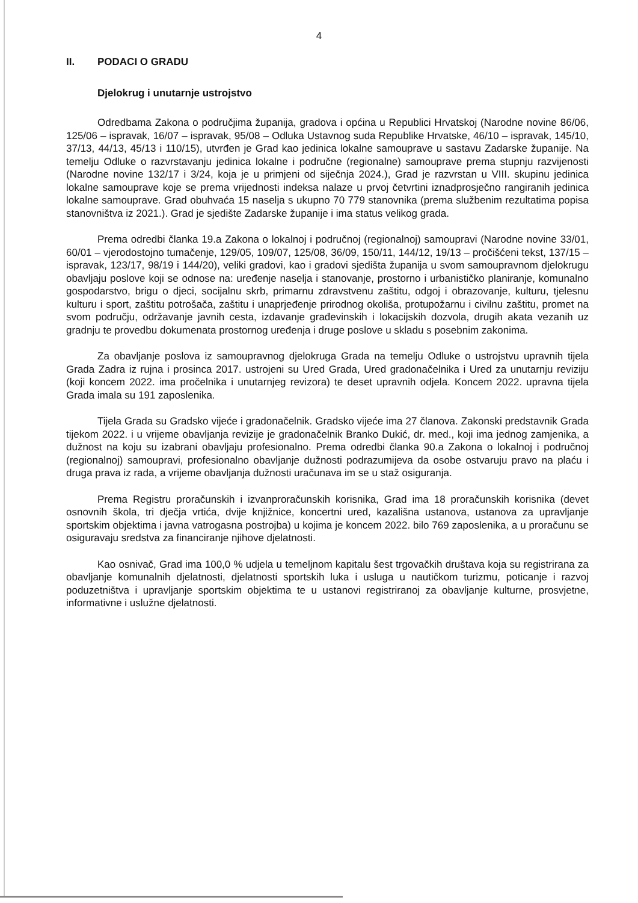4
II. PODACI O GRADU
Djelokrug i unutarnje ustrojstvo
Odredbama Zakona o područjima županija, gradova i općina u Republici Hrvatskoj (Narodne novine 86/06, 125/06 – ispravak, 16/07 – ispravak, 95/08 – Odluka Ustavnog suda Republike Hrvatske, 46/10 – ispravak, 145/10, 37/13, 44/13, 45/13 i 110/15), utvrđen je Grad kao jedinica lokalne samouprave u sastavu Zadarske županije. Na temelju Odluke o razvrstavanju jedinica lokalne i područne (regionalne) samouprave prema stupnju razvijenosti (Narodne novine 132/17 i 3/24, koja je u primjeni od siječnja 2024.), Grad je razvrstan u VIII. skupinu jedinica lokalne samouprave koje se prema vrijednosti indeksa nalaze u prvoj četvrtini iznadprosječno rangiranih jedinica lokalne samouprave. Grad obuhvaća 15 naselja s ukupno 70 779 stanovnika (prema službenim rezultatima popisa stanovništva iz 2021.). Grad je sjedište Zadarske županije i ima status velikog grada.
Prema odredbi članka 19.a Zakona o lokalnoj i područnoj (regionalnoj) samoupravi (Narodne novine 33/01, 60/01 – vjerodostojno tumačenje, 129/05, 109/07, 125/08, 36/09, 150/11, 144/12, 19/13 – pročišćeni tekst, 137/15 – ispravak, 123/17, 98/19 i 144/20), veliki gradovi, kao i gradovi sjedišta županija u svom samoupravnom djelokrugu obavljaju poslove koji se odnose na: uređenje naselja i stanovanje, prostorno i urbanističko planiranje, komunalno gospodarstvo, brigu o djeci, socijalnu skrb, primarnu zdravstvenu zaštitu, odgoj i obrazovanje, kulturu, tjelesnu kulturu i sport, zaštitu potrošača, zaštitu i unaprjeđenje prirodnog okoliša, protupožarnu i civilnu zaštitu, promet na svom području, održavanje javnih cesta, izdavanje građevinskih i lokacijskih dozvola, drugih akata vezanih uz gradnju te provedbu dokumenata prostornog uređenja i druge poslove u skladu s posebnim zakonima.
Za obavljanje poslova iz samoupravnog djelokruga Grada na temelju Odluke o ustrojstvu upravnih tijela Grada Zadra iz rujna i prosinca 2017. ustrojeni su Ured Grada, Ured gradonačelnika i Ured za unutarnju reviziju (koji koncem 2022. ima pročelnika i unutarnjeg revizora) te deset upravnih odjela. Koncem 2022. upravna tijela Grada imala su 191 zaposlenika.
Tijela Grada su Gradsko vijeće i gradonačelnik. Gradsko vijeće ima 27 članova. Zakonski predstavnik Grada tijekom 2022. i u vrijeme obavljanja revizije je gradonačelnik Branko Dukić, dr. med., koji ima jednog zamjenika, a dužnost na koju su izabrani obavljaju profesionalno. Prema odredbi članka 90.a Zakona o lokalnoj i područnoj (regionalnoj) samoupravi, profesionalno obavljanje dužnosti podrazumijeva da osobe ostvaruju pravo na plaću i druga prava iz rada, a vrijeme obavljanja dužnosti uračunava im se u staž osiguranja.
Prema Registru proračunskih i izvanproračunskih korisnika, Grad ima 18 proračunskih korisnika (devet osnovnih škola, tri dječja vrtića, dvije knjižnice, koncertni ured, kazališna ustanova, ustanova za upravljanje sportskim objektima i javna vatrogasna postrojba) u kojima je koncem 2022. bilo 769 zaposlenika, a u proračunu se osiguravaju sredstva za financiranje njihove djelatnosti.
Kao osnivač, Grad ima 100,0 % udjela u temeljnom kapitalu šest trgovačkih društava koja su registrirana za obavljanje komunalnih djelatnosti, djelatnosti sportskih luka i usluga u nautičkom turizmu, poticanje i razvoj poduzetništva i upravljanje sportskim objektima te u ustanovi registriranoj za obavljanje kulturne, prosvjetne, informativne i uslužne djelatnosti.